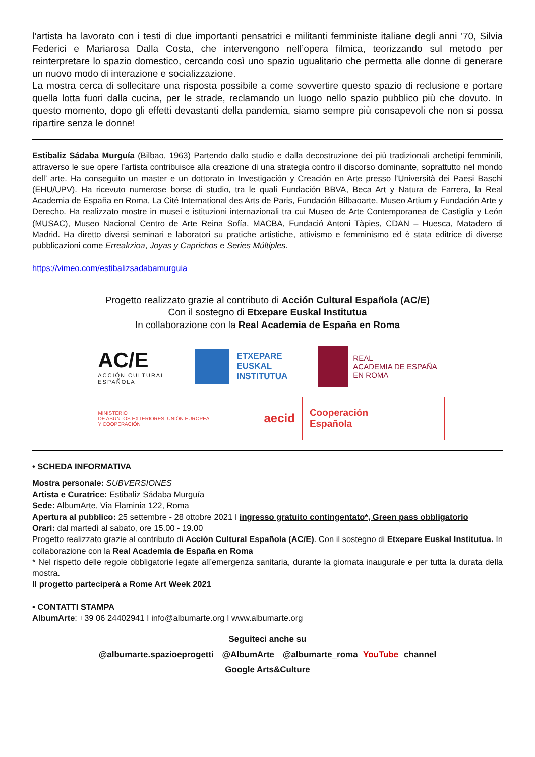l’artista ha lavorato con i testi di due importanti pensatrici e militanti femministe italiane degli anni ’70, Silvia Federici e Mariarosa Dalla Costa, che intervengono nell’opera filmica, teorizzando sul metodo per reinterpretare lo spazio domestico, cercando così uno spazio ugualitario che permetta alle donne di generare un nuovo modo di interazione e socializzazione.
La mostra cerca di sollecitare una risposta possibile a come sovvertire questo spazio di reclusione e portare quella lotta fuori dalla cucina, per le strade, reclamando un luogo nello spazio pubblico più che dovuto. In questo momento, dopo gli effetti devastanti della pandemia, siamo sempre più consapevoli che non si possa ripartire senza le donne!
Estibaliz Sádaba Murguía (Bilbao, 1963) Partendo dallo studio e dalla decostruzione dei più tradizionali archetipi femminili, attraverso le sue opere l’artista contribuisce alla creazione di una strategia contro il discorso dominante, soprattutto nel mondo dell’ arte. Ha conseguito un master e un dottorato in Investigación y Creación en Arte presso l’Università dei Paesi Baschi (EHU/UPV). Ha ricevuto numerose borse di studio, tra le quali Fundación BBVA, Beca Art y Natura de Farrera, la Real Academia de España en Roma, La Cité International des Arts de Paris, Fundación Bilbaoarte, Museo Artium y Fundación Arte y Derecho. Ha realizzato mostre in musei e istituzioni internazionali tra cui Museo de Arte Contemporanea de Castiglia y León (MUSAC), Museo Nacional Centro de Arte Reina Sofía, MACBA, Fundació Antoni Tàpies, CDAN – Huesca, Matadero di Madrid. Ha diretto diversi seminari e laboratori su pratiche artistiche, attivismo e femminismo ed è stata editrice di diverse pubblicazioni come Erreakzioa, Joyas y Caprichos e Series Múltiples.
https://vimeo.com/estibalizsadabamurguia
Progetto realizzato grazie al contributo di Acción Cultural Española (AC/E)
Con il sostegno di Etxepare Euskal Institutua
In collaborazione con la Real Academia de España en Roma
AC/E
ACCIÓN CULTURAL
ESPAÑOLA
ETXEPARE
EUSKAL
INSTITUTUA
REAL
ACADEMIA DE ESPAÑA
EN ROMA
MINISTERIO
DE ASUNTOS EXTERIORES, UNIÓN EUROPEA
Y COOPERACIÓN
aecid
Cooperación
Española
• SCHEDA INFORMATIVA
Mostra personale: SUBVERSIONES
Artista e Curatrice: Estibaliz Sádaba Murguía
Sede: AlbumArte, Via Flaminia 122, Roma
Apertura al pubblico: 25 settembre - 28 ottobre 2021 I ingresso gratuito contingentato*, Green pass obbligatorio
Orari: dal martedì al sabato, ore 15.00 - 19.00
Progetto realizzato grazie al contributo di Acción Cultural Española (AC/E). Con il sostegno di Etxepare Euskal Institutua. In collaborazione con la Real Academia de España en Roma
* Nel rispetto delle regole obbligatorie legate all’emergenza sanitaria, durante la giornata inaugurale e per tutta la durata della mostra.
Il progetto parteciperà a Rome Art Week 2021
• CONTATTI STAMPA
AlbumArte: +39 06 24402941 I info@albumarte.org I www.albumarte.org
Seguiteci anche su
@albumarte.spazioeprogetti @AlbumArte @albumarte_roma YouTube channel
Google Arts&Culture